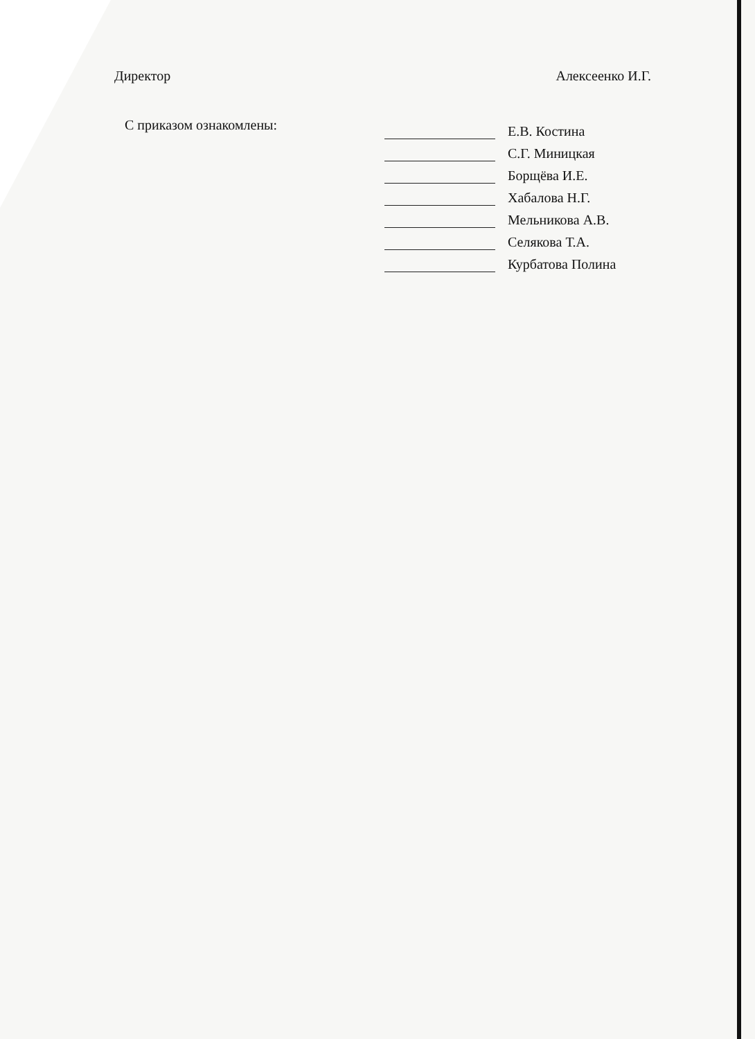Директор Алексеенко И.Г.
С приказом ознакомлены:
Е.В. Костина
С.Г. Миницкая
Борщёва И.Е.
Хабалова Н.Г.
Мельникова А.В.
Селякова Т.А.
Курбатова Полина